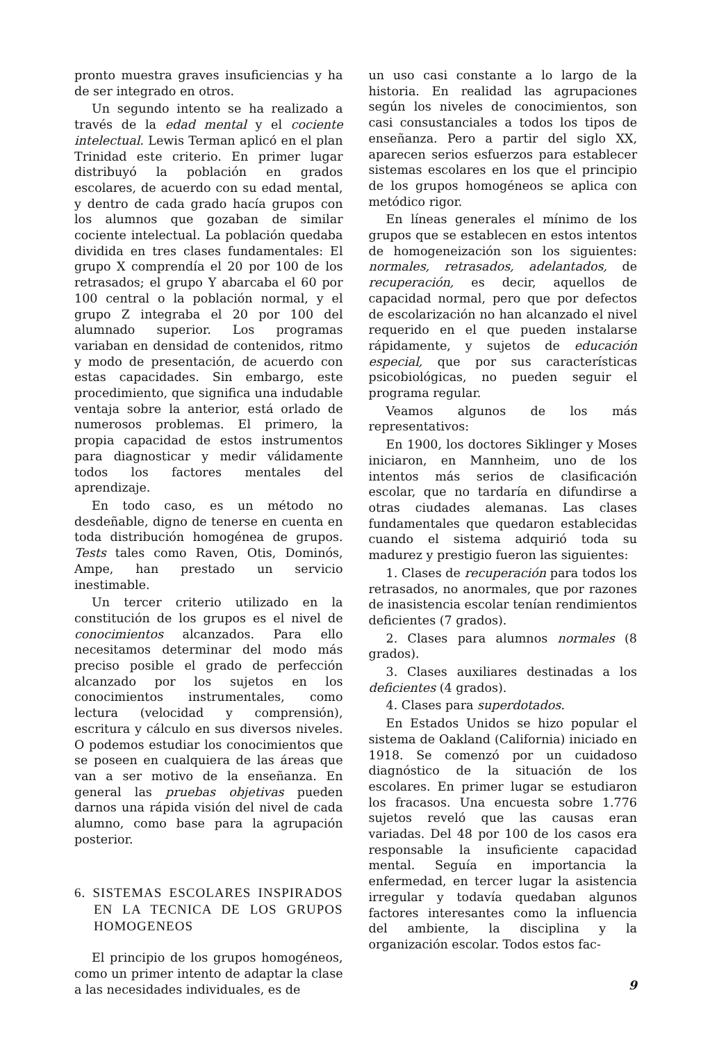pronto muestra graves insuficiencias y ha de ser integrado en otros.
Un segundo intento se ha realizado a través de la edad mental y el cociente intelectual. Lewis Terman aplicó en el plan Trinidad este criterio. En primer lugar distribuyó la población en grados escolares, de acuerdo con su edad mental, y dentro de cada grado hacía grupos con los alumnos que gozaban de similar cociente intelectual. La población quedaba dividida en tres clases fundamentales: El grupo X comprendía el 20 por 100 de los retrasados; el grupo Y abarcaba el 60 por 100 central o la población normal, y el grupo Z integraba el 20 por 100 del alumnado superior. Los programas variaban en densidad de contenidos, ritmo y modo de presentación, de acuerdo con estas capacidades. Sin embargo, este procedimiento, que significa una indudable ventaja sobre la anterior, está orlado de numerosos problemas. El primero, la propia capacidad de estos instrumentos para diagnosticar y medir válidamente todos los factores mentales del aprendizaje.
En todo caso, es un método no desdeñable, digno de tenerse en cuenta en toda distribución homogénea de grupos. Tests tales como Raven, Otis, Dominós, Ampe, han prestado un servicio inestimable.
Un tercer criterio utilizado en la constitución de los grupos es el nivel de conocimientos alcanzados. Para ello necesitamos determinar del modo más preciso posible el grado de perfección alcanzado por los sujetos en los conocimientos instrumentales, como lectura (velocidad y comprensión), escritura y cálculo en sus diversos niveles. O podemos estudiar los conocimientos que se poseen en cualquiera de las áreas que van a ser motivo de la enseñanza. En general las pruebas objetivas pueden darnos una rápida visión del nivel de cada alumno, como base para la agrupación posterior.
6. SISTEMAS ESCOLARES INSPIRADOS EN LA TECNICA DE LOS GRUPOS HOMOGENEOS
El principio de los grupos homogéneos, como un primer intento de adaptar la clase a las necesidades individuales, es de
un uso casi constante a lo largo de la historia. En realidad las agrupaciones según los niveles de conocimientos, son casi consustanciales a todos los tipos de enseñanza. Pero a partir del siglo XX, aparecen serios esfuerzos para establecer sistemas escolares en los que el principio de los grupos homogéneos se aplica con metódico rigor.
En líneas generales el mínimo de los grupos que se establecen en estos intentos de homogeneización son los siguientes: normales, retrasados, adelantados, de recuperación, es decir, aquellos de capacidad normal, pero que por defectos de escolarización no han alcanzado el nivel requerido en el que pueden instalarse rápidamente, y sujetos de educación especial, que por sus características psicobiológicas, no pueden seguir el programa regular.
Veamos algunos de los más representativos:
En 1900, los doctores Siklinger y Moses iniciaron, en Mannheim, uno de los intentos más serios de clasificación escolar, que no tardaría en difundirse a otras ciudades alemanas. Las clases fundamentales que quedaron establecidas cuando el sistema adquirió toda su madurez y prestigio fueron las siguientes:
1. Clases de recuperación para todos los retrasados, no anormales, que por razones de inasistencia escolar tenían rendimientos deficientes (7 grados).
2. Clases para alumnos normales (8 grados).
3. Clases auxiliares destinadas a los deficientes (4 grados).
4. Clases para superdotados.
En Estados Unidos se hizo popular el sistema de Oakland (California) iniciado en 1918. Se comenzó por un cuidadoso diagnóstico de la situación de los escolares. En primer lugar se estudiaron los fracasos. Una encuesta sobre 1.776 sujetos reveló que las causas eran variadas. Del 48 por 100 de los casos era responsable la insuficiente capacidad mental. Seguía en importancia la enfermedad, en tercer lugar la asistencia irregular y todavía quedaban algunos factores interesantes como la influencia del ambiente, la disciplina y la organización escolar. Todos estos fac-
9